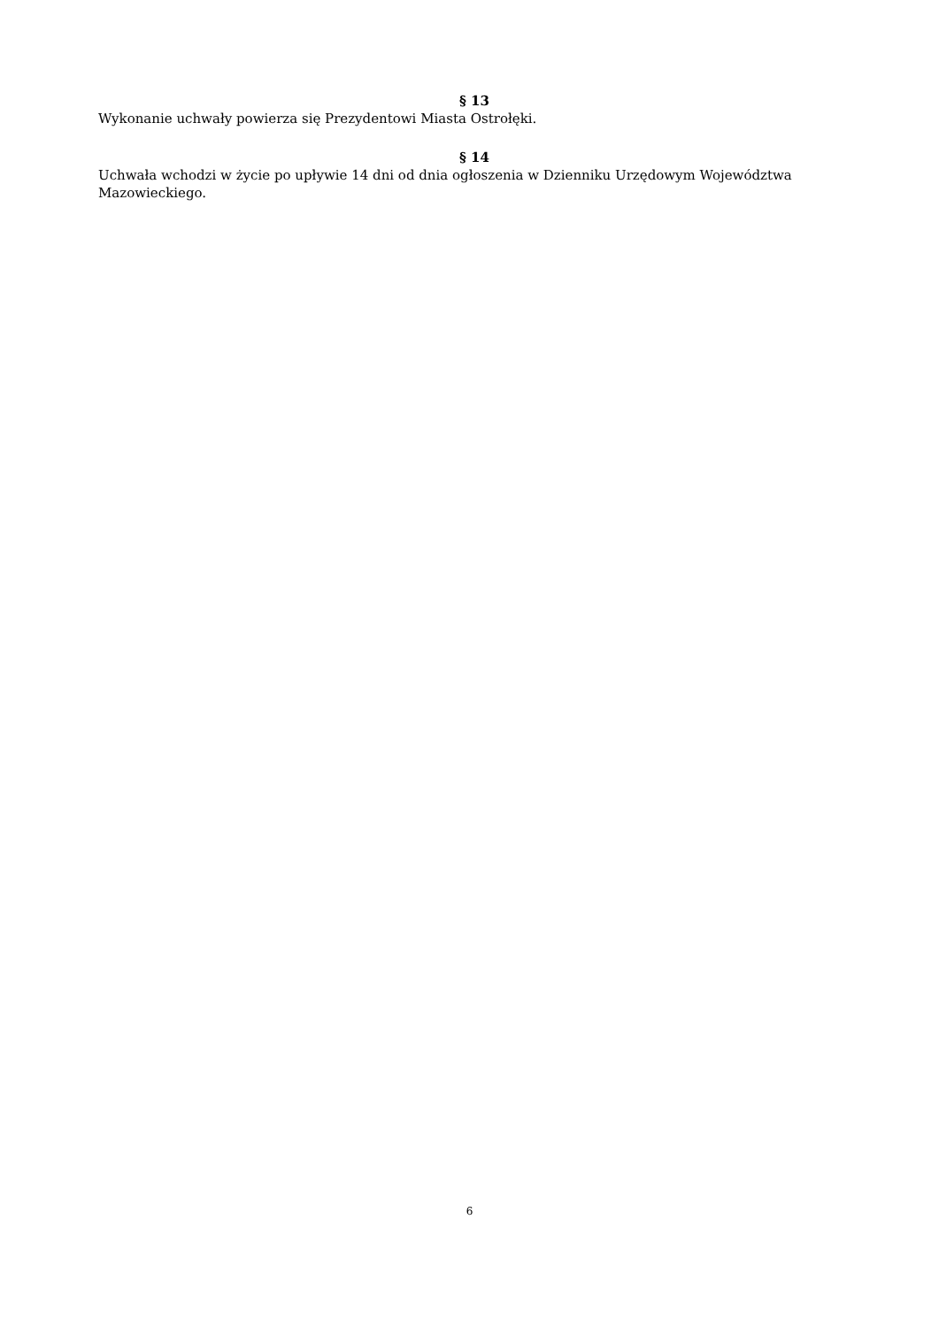§ 13
Wykonanie uchwały powierza się Prezydentowi Miasta Ostrołęki.
§ 14
Uchwała wchodzi w życie po upływie 14 dni od dnia ogłoszenia w Dzienniku Urzędowym Województwa Mazowieckiego.
6